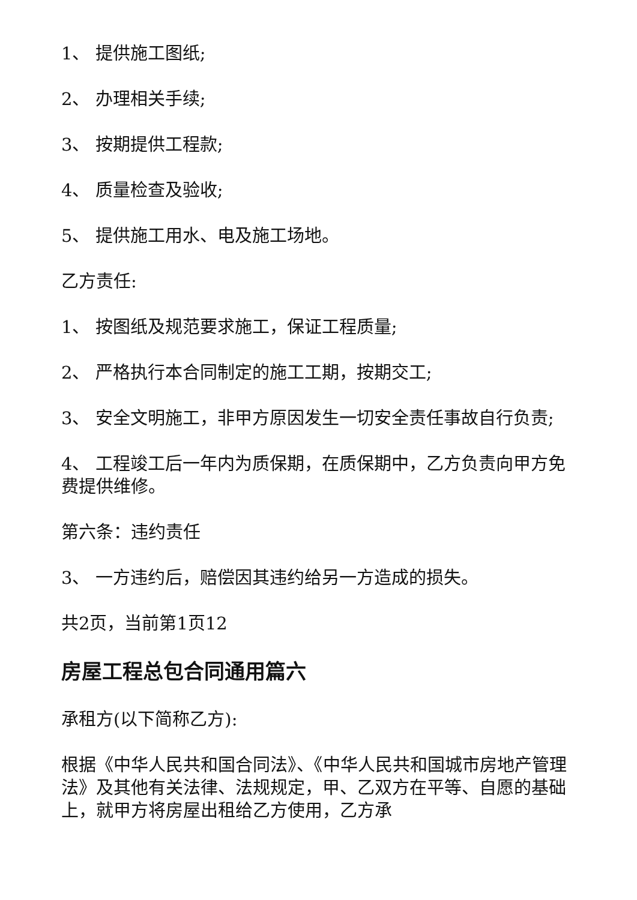1、 提供施工图纸;
2、 办理相关手续;
3、 按期提供工程款;
4、 质量检查及验收;
5、 提供施工用水、电及施工场地。
乙方责任:
1、 按图纸及规范要求施工，保证工程质量;
2、 严格执行本合同制定的施工工期，按期交工;
3、 安全文明施工，非甲方原因发生一切安全责任事故自行负责;
4、 工程竣工后一年内为质保期，在质保期中，乙方负责向甲方免费提供维修。
第六条：违约责任
3、 一方违约后，赔偿因其违约给另一方造成的损失。
共2页，当前第1页12
房屋工程总包合同通用篇六
承租方(以下简称乙方):
根据《中华人民共和国合同法》、《中华人民共和国城市房地产管理法》及其他有关法律、法规规定，甲、乙双方在平等、自愿的基础上，就甲方将房屋出租给乙方使用，乙方承